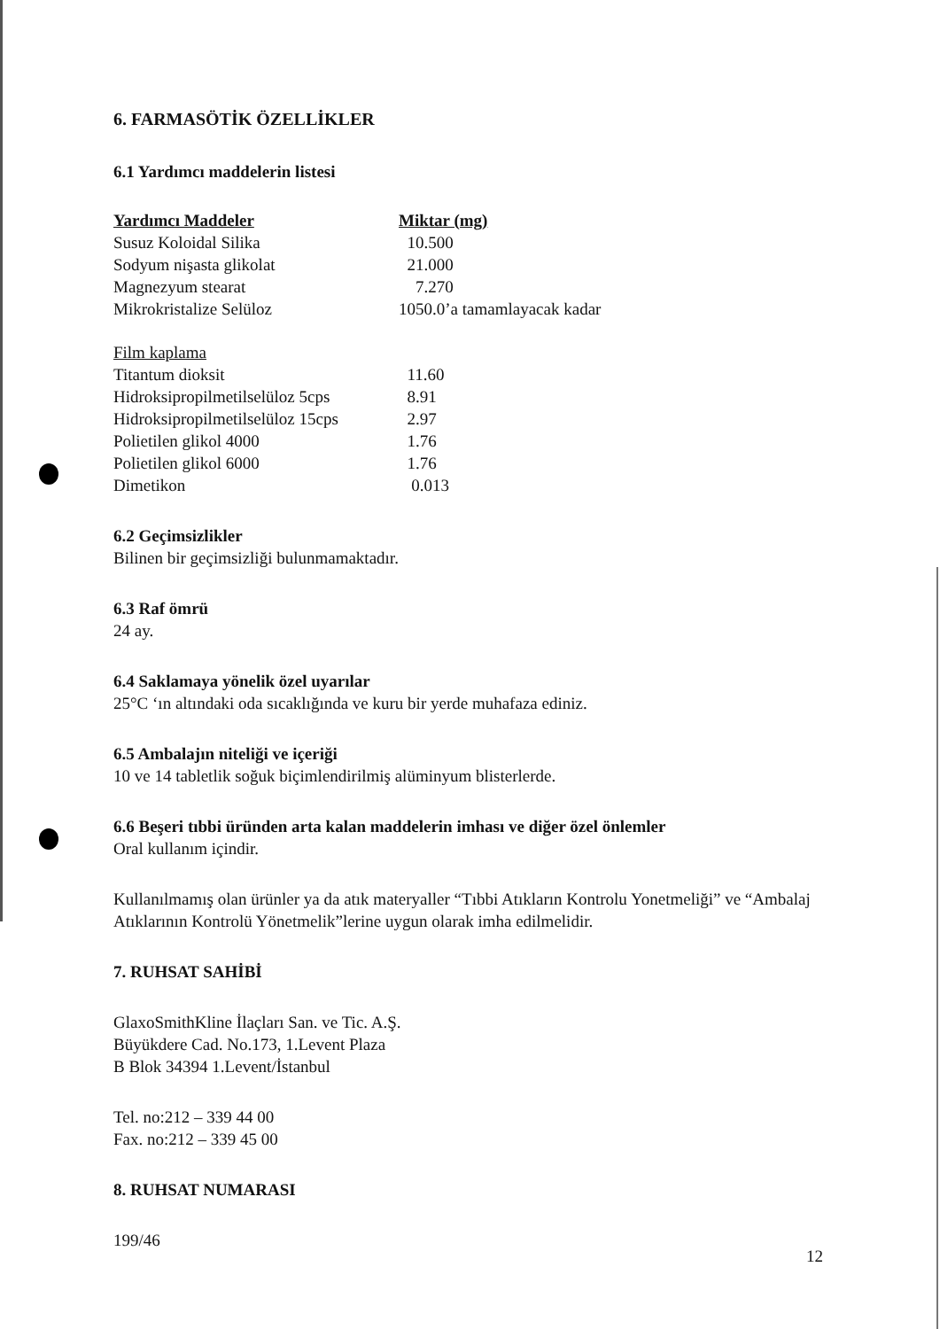6. FARMASÖTİK ÖZELLİKLER
6.1 Yardımcı maddelerin listesi
| Yardımcı Maddeler | Miktar (mg) |
| --- | --- |
| Susuz Koloidal Silika | 10.500 |
| Sodyum nişasta glikolat | 21.000 |
| Magnezyum stearat | 7.270 |
| Mikrokristalize Selüloz | 1050.0’a tamamlayacak kadar |
| Film kaplama | |
| Titantum dioksit | 11.60 |
| Hidroksipropilmetilselüloz 5cps | 8.91 |
| Hidroksipropilmetilselüloz 15cps | 2.97 |
| Polietilen glikol 4000 | 1.76 |
| Polietilen glikol 6000 | 1.76 |
| Dimetikon | 0.013 |
6.2 Geçimsizlikler
Bilinen bir geçimsizliği bulunmamaktadır.
6.3 Raf ömrü
24 ay.
6.4 Saklamaya yönelik özel uyarılar
25°C ‘ın altındaki oda sıcaklığında ve kuru bir yerde muhafaza ediniz.
6.5 Ambalajın niteliği ve içeriği
10 ve 14 tabletlik soğuk biçimlendirilmiş alüminyum blisterlerde.
6.6 Beşeri tıbbi üründen arta kalan maddelerin imhası ve diğer özel önlemler
Oral kullanım içindir.
Kullanılmamış olan ürünler ya da atık materyaller “Tıbbi Atıkların Kontrolu Yonetmeliği” ve “Ambalaj Atıklarının Kontrolü Yönetmelik”lerine uygun olarak imha edilmelidir.
7. RUHSAT SAHİBİ
GlaxoSmithKline İlaçları San. ve Tic. A.Ş.
Büyükdere Cad. No.173, 1.Levent Plaza
B Blok 34394 1.Levent/İstanbul
Tel. no:212 – 339 44 00
Fax. no:212 – 339 45 00
8. RUHSAT NUMARASI
199/46
12